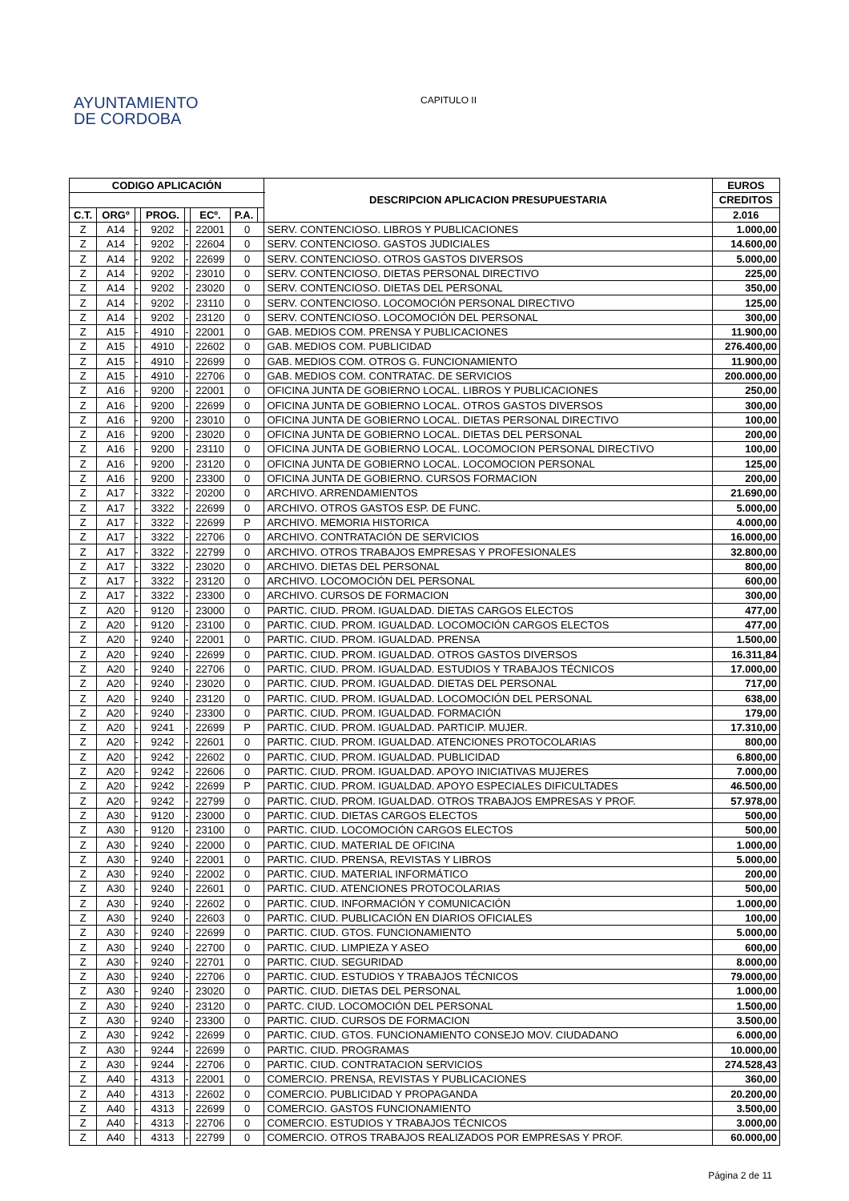AYUNTAMIENTO
DE CORDOBA
CAPITULO II
| CODIGO APLICACIÓN | | | | | | | | DESCRIPCION APLICACION PRESUPUESTARIA | EUROS |
| --- | --- | --- | --- | --- | --- | --- | --- | --- | --- |
| | | | | | | | | | CREDITOS |
| C.T. | ORGº | | PROG. | | ECº. | P.A. | | | 2.016 |
| Z | A14 | - | 9202 | - | 22001 | 0 | | SERV. CONTENCIOSO. LIBROS Y PUBLICACIONES | 1.000,00 |
| Z | A14 | - | 9202 | - | 22604 | 0 | | SERV. CONTENCIOSO. GASTOS JUDICIALES | 14.600,00 |
| Z | A14 | - | 9202 | - | 22699 | 0 | | SERV. CONTENCIOSO. OTROS GASTOS DIVERSOS | 5.000,00 |
| Z | A14 | - | 9202 | - | 23010 | 0 | | SERV. CONTENCIOSO. DIETAS PERSONAL DIRECTIVO | 225,00 |
| Z | A14 | - | 9202 | - | 23020 | 0 | | SERV. CONTENCIOSO. DIETAS DEL PERSONAL | 350,00 |
| Z | A14 | - | 9202 | - | 23110 | 0 | | SERV. CONTENCIOSO. LOCOMOCIÓN PERSONAL DIRECTIVO | 125,00 |
| Z | A14 | - | 9202 | - | 23120 | 0 | | SERV. CONTENCIOSO. LOCOMOCIÓN DEL PERSONAL | 300,00 |
| Z | A15 | - | 4910 | - | 22001 | 0 | | GAB. MEDIOS COM. PRENSA Y PUBLICACIONES | 11.900,00 |
| Z | A15 | - | 4910 | - | 22602 | 0 | | GAB. MEDIOS COM. PUBLICIDAD | 276.400,00 |
| Z | A15 | - | 4910 | - | 22699 | 0 | | GAB. MEDIOS COM. OTROS G. FUNCIONAMIENTO | 11.900,00 |
| Z | A15 | - | 4910 | - | 22706 | 0 | | GAB. MEDIOS COM. CONTRATAC. DE SERVICIOS | 200.000,00 |
| Z | A16 | - | 9200 | - | 22001 | 0 | | OFICINA JUNTA DE GOBIERNO LOCAL. LIBROS Y PUBLICACIONES | 250,00 |
| Z | A16 | - | 9200 | - | 22699 | 0 | | OFICINA JUNTA DE GOBIERNO LOCAL. OTROS GASTOS DIVERSOS | 300,00 |
| Z | A16 | - | 9200 | - | 23010 | 0 | | OFICINA JUNTA DE GOBIERNO LOCAL. DIETAS PERSONAL DIRECTIVO | 100,00 |
| Z | A16 | - | 9200 | - | 23020 | 0 | | OFICINA JUNTA DE GOBIERNO LOCAL. DIETAS DEL PERSONAL | 200,00 |
| Z | A16 | - | 9200 | - | 23110 | 0 | | OFICINA JUNTA DE GOBIERNO LOCAL. LOCOMOCION PERSONAL DIRECTIVO | 100,00 |
| Z | A16 | - | 9200 | - | 23120 | 0 | | OFICINA JUNTA DE GOBIERNO LOCAL. LOCOMOCION PERSONAL | 125,00 |
| Z | A16 | - | 9200 | - | 23300 | 0 | | OFICINA JUNTA DE GOBIERNO. CURSOS FORMACION | 200,00 |
| Z | A17 | - | 3322 | - | 20200 | 0 | | ARCHIVO. ARRENDAMIENTOS | 21.690,00 |
| Z | A17 | - | 3322 | - | 22699 | 0 | | ARCHIVO. OTROS GASTOS ESP. DE FUNC. | 5.000,00 |
| Z | A17 | - | 3322 | - | 22699 | P | | ARCHIVO. MEMORIA HISTORICA | 4.000,00 |
| Z | A17 | - | 3322 | - | 22706 | 0 | | ARCHIVO. CONTRATACIÓN DE SERVICIOS | 16.000,00 |
| Z | A17 | - | 3322 | - | 22799 | 0 | | ARCHIVO. OTROS TRABAJOS EMPRESAS Y PROFESIONALES | 32.800,00 |
| Z | A17 | - | 3322 | - | 23020 | 0 | | ARCHIVO. DIETAS DEL PERSONAL | 800,00 |
| Z | A17 | - | 3322 | - | 23120 | 0 | | ARCHIVO. LOCOMOCIÓN DEL PERSONAL | 600,00 |
| Z | A17 | - | 3322 | - | 23300 | 0 | | ARCHIVO. CURSOS DE FORMACION | 300,00 |
| Z | A20 | - | 9120 | - | 23000 | 0 | | PARTIC. CIUD. PROM. IGUALDAD. DIETAS CARGOS ELECTOS | 477,00 |
| Z | A20 | - | 9120 | - | 23100 | 0 | | PARTIC. CIUD. PROM. IGUALDAD. LOCOMOCIÓN CARGOS ELECTOS | 477,00 |
| Z | A20 | - | 9240 | - | 22001 | 0 | | PARTIC. CIUD. PROM. IGUALDAD. PRENSA | 1.500,00 |
| Z | A20 | - | 9240 | - | 22699 | 0 | | PARTIC. CIUD. PROM. IGUALDAD. OTROS GASTOS DIVERSOS | 16.311,84 |
| Z | A20 | - | 9240 | - | 22706 | 0 | | PARTIC. CIUD. PROM. IGUALDAD. ESTUDIOS Y TRABAJOS TÉCNICOS | 17.000,00 |
| Z | A20 | - | 9240 | - | 23020 | 0 | | PARTIC. CIUD. PROM. IGUALDAD. DIETAS DEL PERSONAL | 717,00 |
| Z | A20 | - | 9240 | - | 23120 | 0 | | PARTIC. CIUD. PROM. IGUALDAD. LOCOMOCIÓN DEL PERSONAL | 638,00 |
| Z | A20 | - | 9240 | - | 23300 | 0 | | PARTIC. CIUD. PROM. IGUALDAD. FORMACIÓN | 179,00 |
| Z | A20 | - | 9241 | - | 22699 | P | | PARTIC. CIUD. PROM. IGUALDAD. PARTICIP. MUJER. | 17.310,00 |
| Z | A20 | - | 9242 | - | 22601 | 0 | | PARTIC. CIUD. PROM. IGUALDAD. ATENCIONES PROTOCOLARIAS | 800,00 |
| Z | A20 | - | 9242 | - | 22602 | 0 | | PARTIC. CIUD. PROM. IGUALDAD. PUBLICIDAD | 6.800,00 |
| Z | A20 | - | 9242 | - | 22606 | 0 | | PARTIC. CIUD. PROM. IGUALDAD. APOYO INICIATIVAS MUJERES | 7.000,00 |
| Z | A20 | - | 9242 | - | 22699 | P | | PARTIC. CIUD. PROM. IGUALDAD. APOYO ESPECIALES DIFICULTADES | 46.500,00 |
| Z | A20 | - | 9242 | - | 22799 | 0 | | PARTIC. CIUD. PROM. IGUALDAD. OTROS TRABAJOS EMPRESAS Y PROF. | 57.978,00 |
| Z | A30 | - | 9120 | - | 23000 | 0 | | PARTIC. CIUD. DIETAS CARGOS ELECTOS | 500,00 |
| Z | A30 | - | 9120 | - | 23100 | 0 | | PARTIC. CIUD. LOCOMOCIÓN CARGOS ELECTOS | 500,00 |
| Z | A30 | - | 9240 | - | 22000 | 0 | | PARTIC. CIUD. MATERIAL DE OFICINA | 1.000,00 |
| Z | A30 | - | 9240 | - | 22001 | 0 | | PARTIC. CIUD. PRENSA, REVISTAS Y LIBROS | 5.000,00 |
| Z | A30 | - | 9240 | - | 22002 | 0 | | PARTIC. CIUD. MATERIAL INFORMÁTICO | 200,00 |
| Z | A30 | - | 9240 | - | 22601 | 0 | | PARTIC. CIUD. ATENCIONES PROTOCOLARIAS | 500,00 |
| Z | A30 | - | 9240 | - | 22602 | 0 | | PARTIC. CIUD. INFORMACIÓN Y COMUNICACIÓN | 1.000,00 |
| Z | A30 | - | 9240 | - | 22603 | 0 | | PARTIC. CIUD. PUBLICACIÓN EN DIARIOS OFICIALES | 100,00 |
| Z | A30 | - | 9240 | - | 22699 | 0 | | PARTIC. CIUD. GTOS. FUNCIONAMIENTO | 5.000,00 |
| Z | A30 | - | 9240 | - | 22700 | 0 | | PARTIC. CIUD. LIMPIEZA Y ASEO | 600,00 |
| Z | A30 | - | 9240 | - | 22701 | 0 | | PARTIC. CIUD. SEGURIDAD | 8.000,00 |
| Z | A30 | - | 9240 | - | 22706 | 0 | | PARTIC. CIUD. ESTUDIOS Y TRABAJOS TÉCNICOS | 79.000,00 |
| Z | A30 | - | 9240 | - | 23020 | 0 | | PARTIC. CIUD. DIETAS DEL PERSONAL | 1.000,00 |
| Z | A30 | - | 9240 | - | 23120 | 0 | | PARTC. CIUD. LOCOMOCIÓN DEL PERSONAL | 1.500,00 |
| Z | A30 | - | 9240 | - | 23300 | 0 | | PARTIC. CIUD. CURSOS DE FORMACION | 3.500,00 |
| Z | A30 | - | 9242 | - | 22699 | 0 | | PARTIC. CIUD. GTOS. FUNCIONAMIENTO CONSEJO MOV. CIUDADANO | 6.000,00 |
| Z | A30 | - | 9244 | - | 22699 | 0 | | PARTIC. CIUD. PROGRAMAS | 10.000,00 |
| Z | A30 | - | 9244 | - | 22706 | 0 | | PARTIC. CIUD. CONTRATACION SERVICIOS | 274.528,43 |
| Z | A40 | - | 4313 | - | 22001 | 0 | | COMERCIO. PRENSA, REVISTAS Y PUBLICACIONES | 360,00 |
| Z | A40 | - | 4313 | - | 22602 | 0 | | COMERCIO. PUBLICIDAD Y PROPAGANDA | 20.200,00 |
| Z | A40 | - | 4313 | - | 22699 | 0 | | COMERCIO. GASTOS FUNCIONAMIENTO | 3.500,00 |
| Z | A40 | - | 4313 | - | 22706 | 0 | | COMERCIO. ESTUDIOS Y TRABAJOS TÉCNICOS | 3.000,00 |
| Z | A40 | - | 4313 | - | 22799 | 0 | | COMERCIO. OTROS TRABAJOS REALIZADOS POR EMPRESAS Y PROF. | 60.000,00 |
Página 2 de 11